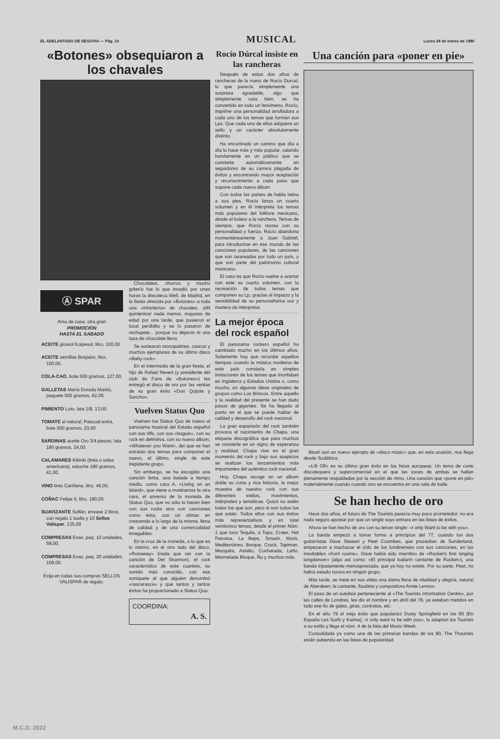EL ADELANTADO DE SEGOVIA — Pág. 10 MUSICAL Lunes 24 de marzo de 1980
«Botones» obsequiaron a los chavales
Ⓐ SPAR
Ama de casa: otra gran
PROMOCION
HASTA EL SABADO
ACEITE girasol Koipesol, litro, 100,00.
ACEITE semillas Borjador, litro, 100,00.
COLA-CAO, bote 500 gramos, 127,00.
GALLETAS María Dorada Marbú, paquete 500 gramos, 62,00.
PIMIENTO Loto, lata 1/8, 13,00.
TOMATE al natural, Pascual extra, bote 500 gramos, 23,00.
SARDINAS aceite Oro 3/4 piezas, lata 180 gramos, 24,00.
CALAMARES Kikiriki (tinta o salsa americana), estuche 180 gramos, 41,00.
VINO tinto Cariñena, litro, 46,00.
COÑAC Felipe II, litro, 180,00.
SUAVIZANTE Soflán, envase 2 litros, con regalo 1 toalla y 10 Sellos Valispar, 135,00
COMPRESAS Evax, paq. 10 unidades, 58,00.
COMPRESAS Evax, paq. 20 unidades, 109,00.
Exija en todas sus compras SELLOS VALISPAR de regalo.
Chocolates, churros y mucho griterío fue lo que invadió por unas horas la discoteca Well, de Madrid, en la fiesta ofrecida por «Botones» a toda una «infantería» de chavales. ¡Mil quinientos! nada menos, mayores de edad por una tarde, que pusieron el local perdidito y se lo pasaron de rechupete... porque no dejaron ni una taza de chocolate llena.
Se sortearon monopatines, cascos y muchos ejemplares de su último disco «Baby rock».
En el intermedio de la gran fiesta, el hijo de Rafael Revert (y presidente del club de Fans de «Botones») les entregó el disco de oro por las ventas de su gran éxito «Don Quijote y Sancho».
Vuelven Status Quo
Vuelven los Status Quo de nuevo al panorama musical del Estado español con sus riffs, con sus «boguis», con su rock en definitiva, con su nuevo álbum, «Whatever you Want», del que se han extraido dos temas para componer el nuevo, el último, single de este trepidante grupo.
Sin embargo, se ha escogido una canción lenta, una balada a tiempo medio, como cara A, «Living on an island», que viene a mostrarnos la otra cara, el anverso de la moneda de Status Quo, que no sólo lo hacen bien con sus rocks sino con canciones como ésta, con un climax en crescendo a lo largo de la misma, llena de calidad y de una comercialidad innegables.
En la cruz de la moneda, o lo que es lo mismo, en el otro lado del disco, «Runaway» (nada que ver con la canción de Del Shannon), el rock característico de este cuarteto, su sonido más conocido, con ese soniquete al que alguien denominó «rascarasca» y que tantos y tantos éxitos ha proporcionado a Status Quo.
COORDINA:
A. S.
Rocío Dúrcal insiste en las rancheras
Después de estos dos años de rancheras de la mano de Rocío Durcal, lo que parecía simplemente una sorpresa agradable, algo que simplemente caía bien, se ha convertido en todo un fenómeno. Rocío, imprime una personalidad arrolladora a cada uno de los temas que forman sus Lps. Que cada uno de ellos adquiere un sello y un carácter absolutamente distinto.
Ha encontrado un camino que día a día la hace más y más popular, calando hondamente en un público que se convierte automáticamente en seguidores de su carrera plagada de éxitos y encontrando mayor aceptación y reconocimiento a cada paso que supone cada nuevo álbum.
Con todos los países de habla latina a sus pies, Rocío lanza un cuarto volumen y en él interpreta los temas más populares del folklore mexicano, desde el bolero a la ranchera. Temas de siempre, que Rocío recrea con su personalidad y fuerza. Rocío abandona momentáneamente a Juan Gabriel, para introducirse en ese mundo de las canciones populares, de las canciones que son tarareadas por todo un país, y que son parte del patrimonio cultural mexicano.
El caso es que Rocío vuelve a acertar con este su cuarto volumen, con la recreación de todos temas que componen su Lp, gracias al impacto y la sensibilidad de su personalísima voz y manera de interpretar.
La mejor época del rock español
El panorama rockero español ha cambiado mucho en los últimos años. Solamente hay que recordar aquellos tiempos cuando la música moderna de este país consistía en simples imitaciones de los temas que triunfaban en Inglaterra y Estados Unidos o, como mucho, en algunas ideas originales de grupos como Los Brincos. Entre aquello y la realidad del presente se han dado pasos de gigantes. Se ha llegado al punto en el que se puede hablar de calidad y desarrollo del rock nacional.
La gran expansión del rock también provoca el nacimiento de Chapa, una etiqueta discográfica que para muchos se convierte en un signo de esperanza y realidad. Chapa vive en el gran momento del rock y bajo sus auspicios se realizan los lanzamientos más importantes del auténtico rock nacional.
Hoy, Chapa recoge en un album doble su corta y rica historia, la mejor muestra de nuestro rock con sus diferentes estilos, movimientos, intérpretes y temáticas. Quizá no estén todos los que son, pero si son todos los que están. Todos ellos con sus éxitos más representativos y en total veinticinco temas, desde el primer Núm. 1 que tuvo Tequila, a Topo, Crater, Hot Panotxa, La Beps, Smash, Moris, Mediterráneo, Borque, Crack, Tapiman, Mezquita, Asfalto, Cucharada, Leño, Mermelada Bloque, Ñu y muchos más.
Una canción para «poner en pie»
Blush son un nuevo ejemplo de «disco músic» que, en esta ocasión, nos llega desde Sudáfrica.
«Lift Off» es su último gran éxito en las listas europeas. Un tema de corte discotequero y supercomercial en el que las voces de ambas se hallan plenamente respaldadas por la sección de ritmo. Una canción que «pone en pié» materialmente cuando cuando uno se encuentra en una sala de baile.
Se han hecho de oro
Hace dos años, el futuro de The Tourists parecía muy poco prometedor; no era nada seguro apostar por que un single suyo entrara en las listas de éxitos.
Ahora se han hecho de oro con su tercer single: «I only Want to be with you».
La banda empezó a tomar forma a principios del 77, cuando los dos guitarristas Dave Stewart y Peet Coombes, que procedían de Sunderland, empezaron a machacar el oído de los londinenses con sus canciones, en las inevitables «front rooms». Dave había sido miembro de «Rocket's first singing longdancer» (algo así como: «El principal bailarín cantante de Rocket»), una banda injustamente menospreciada, que ya hoy no existe. Por su parte, Peet, no había estado nunca en ningún grupo.
Más tarde, se mete en sus vidas una dama llena de vitalidad y alegría, natural de Aberdeen: la cantante, flautista y compositora Annie Lennox.
El paso de un autobús perteneciente al «The Tourists Information Centre», por las calles de Londres, les dio el nombre y en abril del 78, ya estaban metidos en todo ese lío de galas, giras, contratos, etc.
En el año 79 el viejo éxito que popularizó Dusty Springfield en los 60 (En España Les Surfs y Karina), «I only want to be with you», lo adaptan los Tourists a su estilo y llega el núm. 4 de la lista del Music-Week.
Consolidada ya como una de las primeras bandas de los 80, The Thourists están subiendo en las listas de popularidad.
M.C.D. 2022